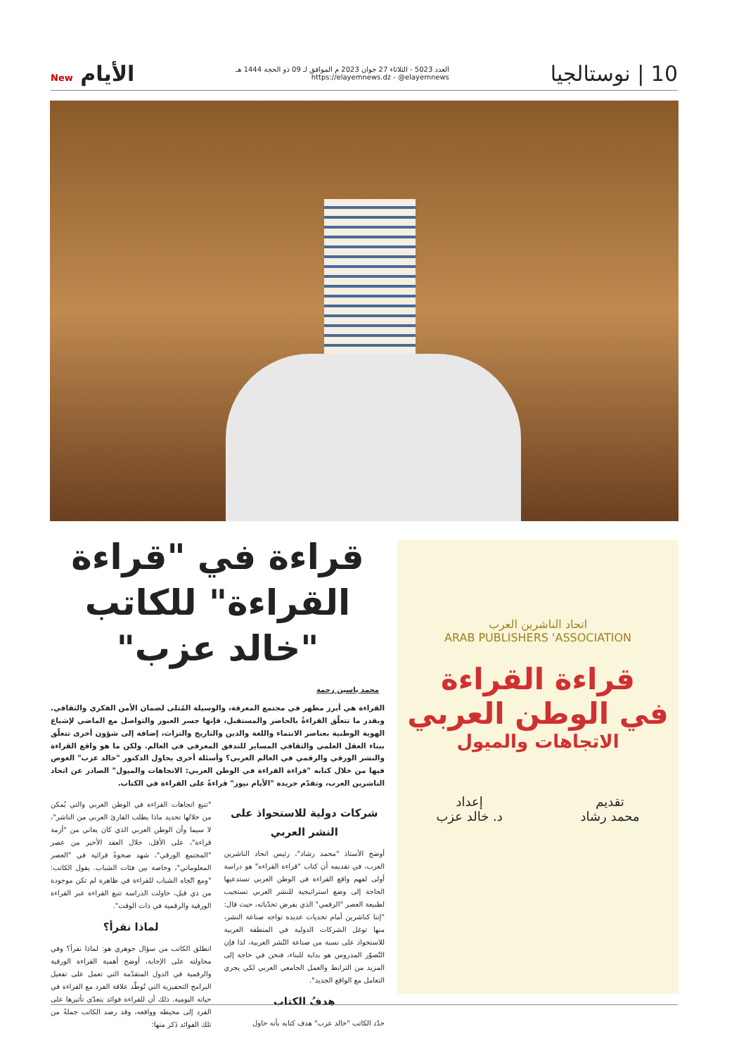10 | نوستالجيا
العدد 5023 - الثلاثاء 27 جوان 2023 م الموافق لـ 09 ذو الحجة 1444 هـ
https://elayemnews.dz - @elayemnews
New الأيام
اتحاد الناشرين العرب
ARAB PUBLISHERS 'ASSOCIATION
قراءة القراءة
في الوطن العربي
الاتجاهات والميول
تقديم
محمد رشاد
إعداد
د. خالد عزب
قراءة في "قراءة القراءة" للكاتب "خالد عزب"
محمد ياسين رحمة
القراءة هي أبرز مظهر في مجتمع المعرفة، والوسيلة المُثلى لضمان الأمن الفكري والثقافي. وبقدر ما تتعلّق القراءةُ بالحاضر والمستقبل، فإنها جسر العبور والتواصل مع الماضي لإشباع الهوية الوطنية بعناصر الانتماء واللغة والدين والتاريخ والتراث، إضافة إلى شؤون أخرى تتعلّق ببناء العقل العلمي والثقافي المساير للتدفق المعرفي في العالم. ولكن ما هو واقع القراءة والنشر الورقي والرقمي في العالم العربي؟ وأسئلة أخرى يحاول الدكتور "خالد عزب" الغوص فيها من خلال كتابه "قراءة القراءة في الوطن العربي: الاتجاهات والميول" الصادر عن اتحاد الناشرين العرب، وتقدّم جريدة "الأيام نيوز" قراءةً على القراءة في الكتاب.
شركات دولية للاستحواذ على النشر العربي
أوضح الأستاذ "محمد رشاد"، رئيس اتحاد الناشرين العرب، في تقديمه أن كتاب "قراءة القراءة" هو دراسة أولى لفهم واقع القراءة في الوطن العربي تستدعيها الحاجة إلى وضع استراتيجية للنشر العربي تستجيب لطبيعة العصر "الرقمي" الذي يفرض تحدّياته، حيث قال: "إننا كناشرين أمام تحديات عديدة تواجه صناعة النشر، منها توغل الشركات الدولية في المنطقة العربية للاستحواذ على نسبة من صناعة النّشر العربية، لذا فإن التّصوّر المدروس هو بداية للبناء، فنحن في حاجة إلى المزيد من الترابط والعمل الجامعي العربي لكي يجري التعامل مع الواقع الجديد".
هدفُ الكتاب
حدّد الكاتب "خالد عزب" هدف كتابه بأنه حاول
"تتبع اتجاهات القراءة في الوطن العربي والتي يُمكن من خلالها تحديد ماذا يطلب القارئ العربي من الناشر"، لا سيما وأن الوطن العربي الذي كان يعاني من "أزمة قراءة"، على الأقل، خلال العقد الأخير من عصر "المجتمع الورقي"، شهد صحوةً قرائية في "العصر المعلوماتي"، وخاصة بين فئات الشباب. يقول الكاتب: "ومع اتّجاه الشباب للقراءة في ظاهرة لم تكن موجودة من ذي قبل، حاولت الدراسة تتبع القراءة عبر القراءة الورقية والرقمية في ذات الوقت".
لماذا نقرأ؟
انطلق الكاتب من سؤال جوهري هو: لماذا نقرأ؟ وفي محاولته على الإجابة، أوضح أهمية القراءة الورقية والرقمية في الدول المتقدّمة التي تعمل على تفعيل البرامج التحفيزية التي تُوطّد علاقة الفرد مع القراءة في حياته اليومية. ذلك أن للقراءة فوائد يتعدّى تأثيرها على الفرد إلى محيطه وواقعه، وقد رصد الكاتب جملةً من تلك الفوائد ذَكر منها: